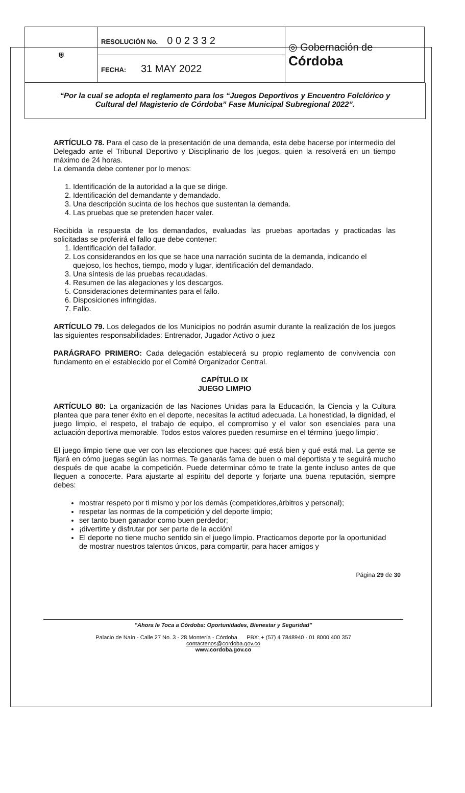| ⛨ | RESOLUCIÓN No. 0 0 2 3 3 2 | ◎ Gobernación de Córdoba |
| | FECHA: 31 MAY 2022 | |
“Por la cual se adopta el reglamento para los “Juegos Deportivos y Encuentro Folclórico y
Cultural del Magisterio de Córdoba” Fase Municipal Subregional 2022”.
ARTÍCULO 78. Para el caso de la presentación de una demanda, esta debe hacerse por intermedio del Delegado ante el Tribunal Deportivo y Disciplinario de los juegos, quien la resolverá en un tiempo máximo de 24 horas.
La demanda debe contener por lo menos:
1. Identificación de la autoridad a la que se dirige.
2. Identificación del demandante y demandado.
3. Una descripción sucinta de los hechos que sustentan la demanda.
4. Las pruebas que se pretenden hacer valer.
Recibida la respuesta de los demandados, evaluadas las pruebas aportadas y practicadas las solicitadas se proferirá el fallo que debe contener:
1. Identificación del fallador.
2. Los considerandos en los que se hace una narración sucinta de la demanda, indicando el quejoso, los hechos, tiempo, modo y lugar, identificación del demandado.
3. Una síntesis de las pruebas recaudadas.
4. Resumen de las alegaciones y los descargos.
5. Consideraciones determinantes para el fallo.
6. Disposiciones infringidas.
7. Fallo.
ARTÍCULO 79. Los delegados de los Municipios no podrán asumir durante la realización de los juegos las siguientes responsabilidades: Entrenador, Jugador Activo o juez
PARÁGRAFO PRIMERO: Cada delegación establecerá su propio reglamento de convivencia con fundamento en el establecido por el Comité Organizador Central.
CAPÍTULO IX
JUEGO LIMPIO
ARTÍCULO 80: La organización de las Naciones Unidas para la Educación, la Ciencia y la Cultura plantea que para tener éxito en el deporte, necesitas la actitud adecuada. La honestidad, la dignidad, el juego limpio, el respeto, el trabajo de equipo, el compromiso y el valor son esenciales para una actuación deportiva memorable. Todos estos valores pueden resumirse en el término 'juego limpio'.
El juego limpio tiene que ver con las elecciones que haces: qué está bien y qué está mal. La gente se fijará en cómo juegas según las normas. Te ganarás fama de buen o mal deportista y te seguirá mucho después de que acabe la competición. Puede determinar cómo te trate la gente incluso antes de que lleguen a conocerte. Para ajustarte al espíritu del deporte y forjarte una buena reputación, siempre debes:
mostrar respeto por ti mismo y por los demás (competidores,árbitros y personal);
respetar las normas de la competición y del deporte limpio;
ser tanto buen ganador como buen perdedor;
¡divertirte y disfrutar por ser parte de la acción!
El deporte no tiene mucho sentido sin el juego limpio. Practicamos deporte por la oportunidad de mostrar nuestros talentos únicos, para compartir, para hacer amigos y
Página 29 de 30
"Ahora le Toca a Córdoba: Oportunidades, Bienestar y Seguridad"
Palacio de Naín - Calle 27 No. 3 - 28 Montería - Córdoba PBX: + (57) 4 7848940 - 01 8000 400 357
contactenos@cordoba.gov.co
www.cordoba.gov.co